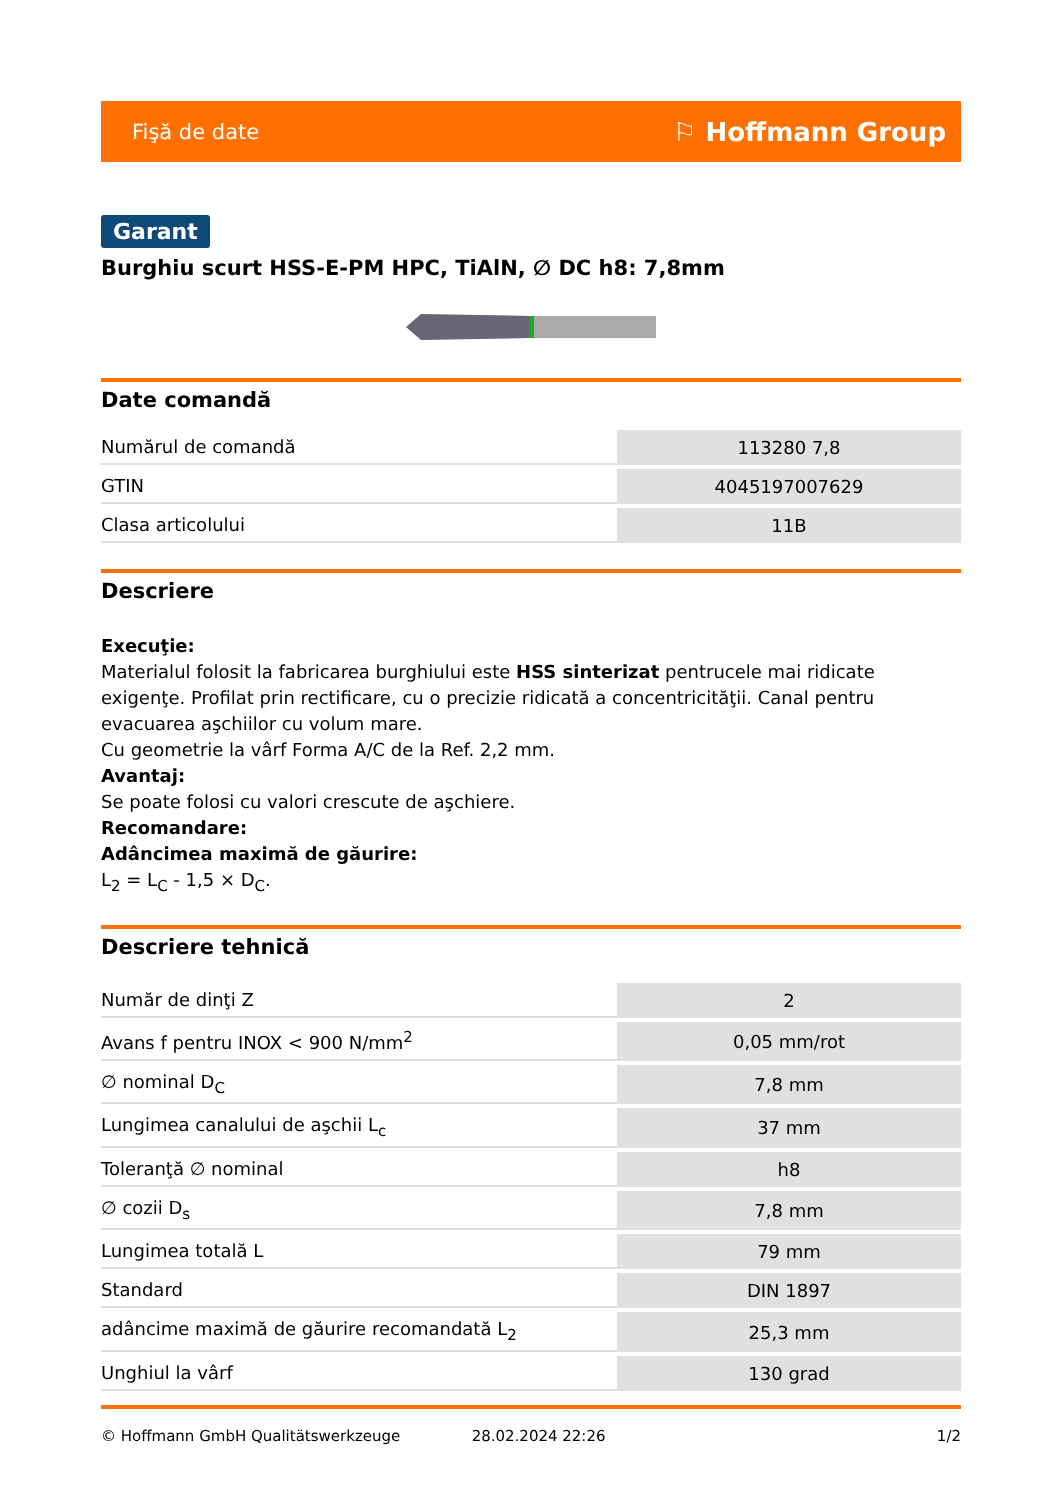Fişă de date ⚐ Hoffmann Group
Garant
Burghiu scurt HSS-E-PM HPC, TiAlN, ∅ DC h8: 7,8mm
Date comandă
| Numărul de comandă | 113280 7,8 |
| GTIN | 4045197007629 |
| Clasa articolului | 11B |
Descriere
Execuţie:
Materialul folosit la fabricarea burghiului este HSS sinterizat pentrucele mai ridicate exigenţe. Profilat prin rectificare, cu o precizie ridicată a concentricităţii. Canal pentru evacuarea aşchiilor cu volum mare.
Cu geometrie la vârf Forma A/C de la Ref. 2,2 mm.
Avantaj:
Se poate folosi cu valori crescute de aşchiere.
Recomandare:
Adâncimea maximă de găurire:
L<sub>2</sub> = L<sub>C</sub> - 1,5 × D<sub>C</sub>.
Descriere tehnică
| Număr de dinţi Z | 2 |
| Avans f pentru INOX < 900 N/mm<sup>2</sup> | 0,05 mm/rot |
| ∅ nominal D<sub>C</sub> | 7,8 mm |
| Lungimea canalului de aşchii L<sub>c</sub> | 37 mm |
| Toleranţă ∅ nominal | h8 |
| ∅ cozii D<sub>s</sub> | 7,8 mm |
| Lungimea totală L | 79 mm |
| Standard | DIN 1897 |
| adâncime maximă de găurire recomandată L<sub>2</sub> | 25,3 mm |
| Unghiul la vârf | 130 grad |
© Hoffmann GmbH Qualitätswerkzeuge 28.02.2024 22:26 1/2